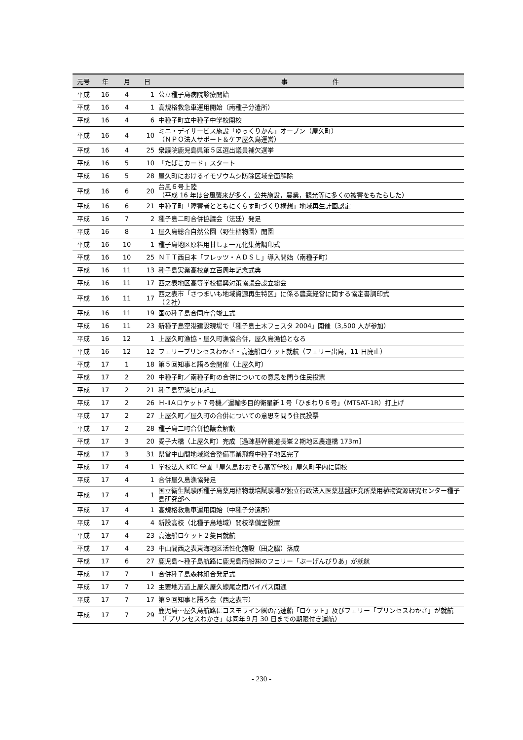| 元号 | 年 | 月 | 日 | 事 件 |
| --- | --- | --- | --- | --- |
| 平成 | 16 | 4 | 1 | 公立種子島病院診療開始 |
| 平成 | 16 | 4 | 1 | 高規格救急車運用開始（南種子分遣所） |
| 平成 | 16 | 4 | 6 | 中種子町立中種子中学校開校 |
| 平成 | 16 | 4 | 10 | ミニ・デイサービス施設「ゆっくりかん」オープン（屋久町） （ＮＰＯ法人サポート＆ケア屋久島運営） |
| 平成 | 16 | 4 | 25 | 衆議院鹿児島県第５区選出議員補欠選挙 |
| 平成 | 16 | 5 | 10 | 「たばこカード」スタート |
| 平成 | 16 | 5 | 28 | 屋久町におけるイモゾウムシ防除区域全面解除 |
| 平成 | 16 | 6 | 20 | 台風６号上陸 （平成 16 年は台風襲来が多く，公共施設，農業，観光等に多くの被害をもたらした） |
| 平成 | 16 | 6 | 21 | 中種子町「障害者とともにくらす町づくり構想」地域再生計画認定 |
| 平成 | 16 | 7 | 2 | 種子島二町合併協議会（法廷）発足 |
| 平成 | 16 | 8 | 1 | 屋久島総合自然公園（野生植物園）開園 |
| 平成 | 16 | 10 | 1 | 種子島地区原料用甘しょ一元化集荷調印式 |
| 平成 | 16 | 10 | 25 | ＮＴＴ西日本「フレッツ・ＡＤＳＬ」導入開始（南種子町） |
| 平成 | 16 | 11 | 13 | 種子島実業高校創立百周年記念式典 |
| 平成 | 16 | 11 | 17 | 西之表地区高等学校振興対策協議会設立総会 |
| 平成 | 16 | 11 | 17 | 西之表市「さつまいも地域資源再生特区」に係る農業経営に関する協定書調印式 （２社） |
| 平成 | 16 | 11 | 19 | 国の種子島合同庁舎竣工式 |
| 平成 | 16 | 11 | 23 | 新種子島空港建設現場で「種子島土木フェスタ 2004」開催（3,500 人が参加） |
| 平成 | 16 | 12 | 1 | 上屋久町漁協・屋久町漁協合併，屋久島漁協となる |
| 平成 | 16 | 12 | 12 | フェリープリンセスわかさ・高速船ロケット就航（フェリー出島，11 日廃止） |
| 平成 | 17 | 1 | 18 | 第５回知事と語ろ会開催（上屋久町） |
| 平成 | 17 | 2 | 20 | 中種子町／南種子町の合併についての意思を問う住民投票 |
| 平成 | 17 | 2 | 21 | 種子島空港ビル起工 |
| 平成 | 17 | 2 | 26 | Ｈ-ⅡＡロケット７号機／運輸多目的衛星新１号「ひまわり６号」（MTSAT-1R）打上げ |
| 平成 | 17 | 2 | 27 | 上屋久町／屋久町の合併についての意思を問う住民投票 |
| 平成 | 17 | 2 | 28 | 種子島二町合併協議会解散 |
| 平成 | 17 | 3 | 20 | 愛子大橋（上屋久町）完成［過疎基幹農道長峯２期地区農道橋 173m］ |
| 平成 | 17 | 3 | 31 | 県営中山間地域総合整備事業飛翔中種子地区完了 |
| 平成 | 17 | 4 | 1 | 学校法人 KTC 学園「屋久島おおぞら高等学校」屋久町平内に開校 |
| 平成 | 17 | 4 | 1 | 合併屋久島漁協発足 |
| 平成 | 17 | 4 | 1 | 国立衛生試験所種子島薬用植物栽培試験場が独立行政法人医薬基盤研究所薬用植物資源研究センター種子島研究部へ |
| 平成 | 17 | 4 | 1 | 高規格救急車運用開始（中種子分遣所） |
| 平成 | 17 | 4 | 4 | 新設高校（北種子島地域）開校準備室設置 |
| 平成 | 17 | 4 | 23 | 高速船ロケット２隻目就航 |
| 平成 | 17 | 4 | 23 | 中山間西之表東海地区活性化施設（田之脇）落成 |
| 平成 | 17 | 6 | 27 | 鹿児島～種子島航路に鹿児島商船㈱のフェリー「ぷーげんびりあ」が就航 |
| 平成 | 17 | 7 | 1 | 合併種子島森林組合発足式 |
| 平成 | 17 | 7 | 12 | 主要地方道上屋久屋久線尾之間バイパス開通 |
| 平成 | 17 | 7 | 17 | 第９回知事と語ろ会（西之表市） |
| 平成 | 17 | 7 | 29 | 鹿児島～屋久島航路にコスモライン㈱の高速船「ロケット」及びフェリー「プリンセスわかさ」が就航（「プリンセスわかさ」は同年９月 30 日までの期限付き運航） |
- 230 -